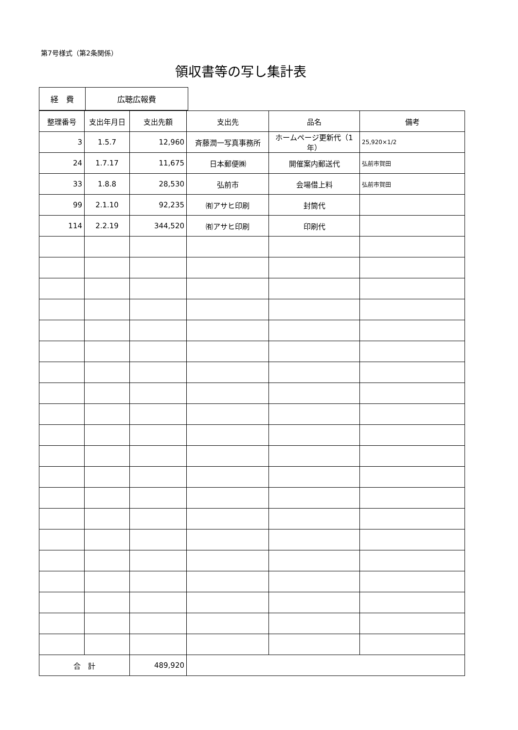第7号様式（第2条関係）
領収書等の写し集計表
| 経 費 | 広聴広報費 |
| 整理番号 | 支出年月日 | 支出先額 | 支出先 | 品名 | 備考 |
| --- | --- | --- | --- | --- | --- |
| 3 | 1.5.7 | 12,960 | 斉藤潤一写真事務所 | ホームページ更新代（1年） | 25,920×1/2 |
| 24 | 1.7.17 | 11,675 | 日本郵便㈱ | 開催案内郵送代 | 弘前市賀田 |
| 33 | 1.8.8 | 28,530 | 弘前市 | 会場借上料 | 弘前市賀田 |
| 99 | 2.1.10 | 92,235 | ㈲アサヒ印刷 | 封筒代 | |
| 114 | 2.2.19 | 344,520 | ㈲アサヒ印刷 | 印刷代 | |
| 合 計 | | 489,920 | | | |